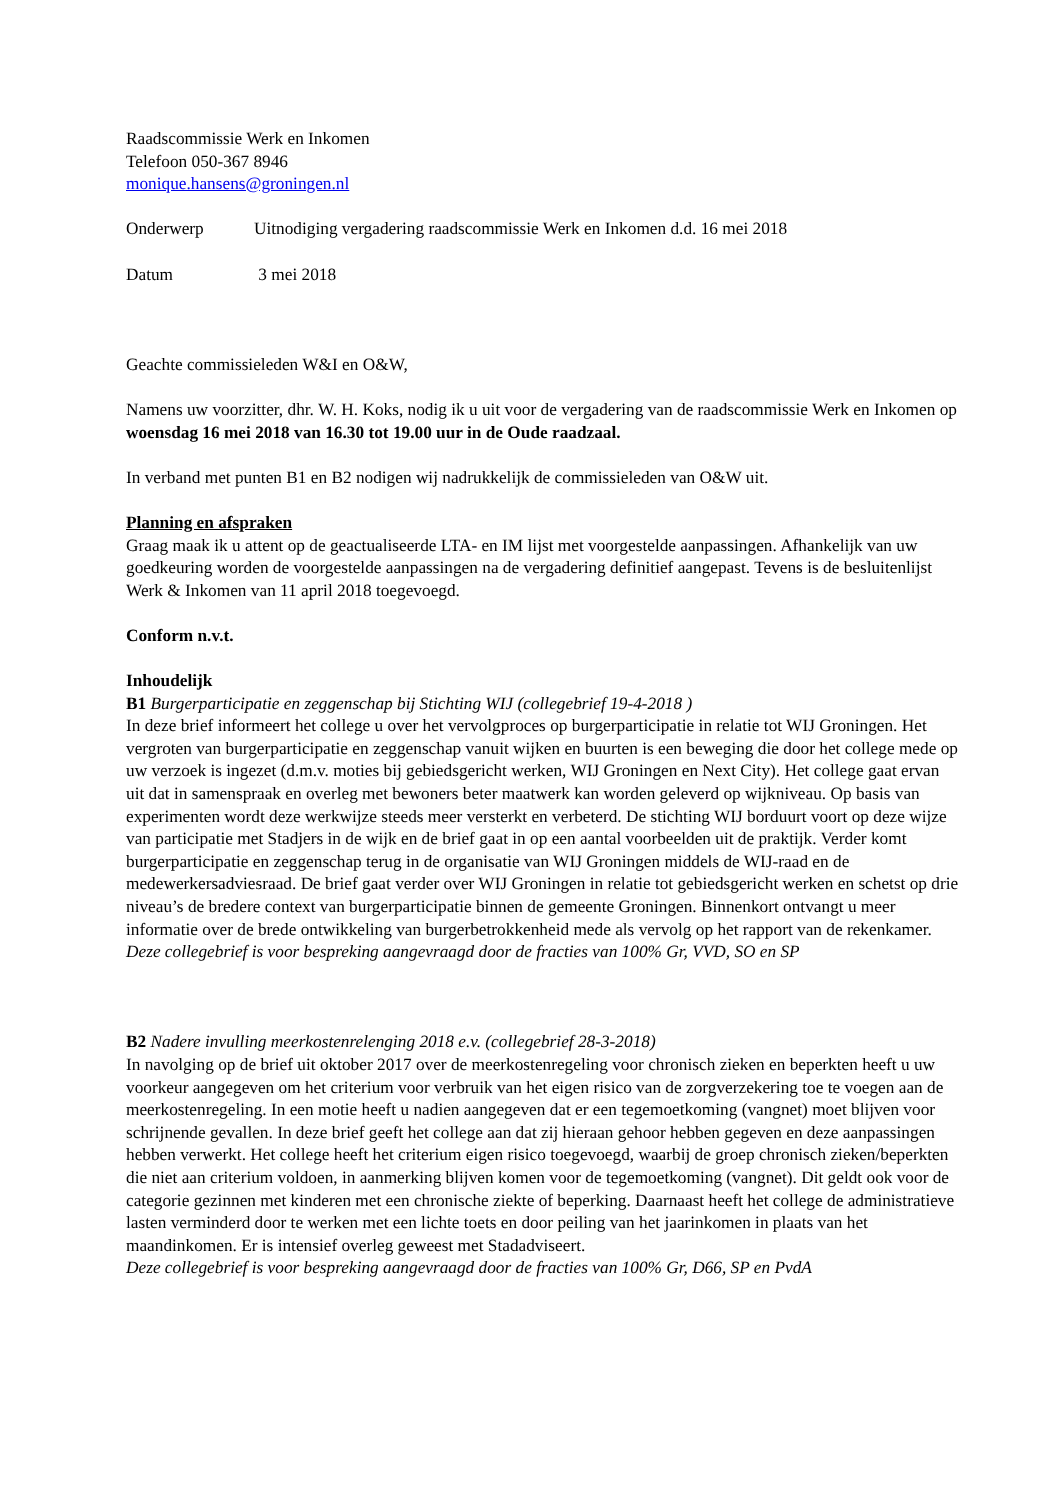Raadscommissie Werk en Inkomen
Telefoon 050-367 8946
monique.hansens@groningen.nl
Onderwerp Uitnodiging vergadering raadscommissie Werk en Inkomen d.d. 16 mei 2018
Datum 3 mei 2018
Geachte commissieleden W&I en O&W,
Namens uw voorzitter, dhr. W. H. Koks, nodig ik u uit voor de vergadering van de raadscommissie Werk en Inkomen op woensdag 16 mei 2018 van 16.30 tot 19.00 uur in de Oude raadzaal.
In verband met punten B1 en B2 nodigen wij nadrukkelijk de commissieleden van O&W uit.
Planning en afspraken
Graag maak ik u attent op de geactualiseerde LTA- en IM lijst met voorgestelde aanpassingen. Afhankelijk van uw goedkeuring worden de voorgestelde aanpassingen na de vergadering definitief aangepast. Tevens is de besluitenlijst Werk & Inkomen van 11 april 2018 toegevoegd.
Conform n.v.t.
Inhoudelijk
B1 Burgerparticipatie en zeggenschap bij Stichting WIJ (collegebrief 19-4-2018 )
In deze brief informeert het college u over het vervolgproces op burgerparticipatie in relatie tot WIJ Groningen. Het vergroten van burgerparticipatie en zeggenschap vanuit wijken en buurten is een beweging die door het college mede op uw verzoek is ingezet (d.m.v. moties bij gebiedsgericht werken, WIJ Groningen en Next City). Het college gaat ervan uit dat in samenspraak en overleg met bewoners beter maatwerk kan worden geleverd op wijkniveau. Op basis van experimenten wordt deze werkwijze steeds meer versterkt en verbeterd. De stichting WIJ borduurt voort op deze wijze van participatie met Stadjers in de wijk en de brief gaat in op een aantal voorbeelden uit de praktijk. Verder komt burgerparticipatie en zeggenschap terug in de organisatie van WIJ Groningen middels de WIJ-raad en de medewerkersadviesraad. De brief gaat verder over WIJ Groningen in relatie tot gebiedsgericht werken en schetst op drie niveau’s de bredere context van burgerparticipatie binnen de gemeente Groningen. Binnenkort ontvangt u meer informatie over de brede ontwikkeling van burgerbetrokkenheid mede als vervolg op het rapport van de rekenkamer. Deze collegebrief is voor bespreking aangevraagd door de fracties van 100% Gr, VVD, SO en SP
B2 Nadere invulling meerkostenrelenging 2018 e.v. (collegebrief 28-3-2018)
In navolging op de brief uit oktober 2017 over de meerkostenregeling voor chronisch zieken en beperkten heeft u uw voorkeur aangegeven om het criterium voor verbruik van het eigen risico van de zorgverzekering toe te voegen aan de meerkostenregeling. In een motie heeft u nadien aangegeven dat er een tegemoetkoming (vangnet) moet blijven voor schrijnende gevallen. In deze brief geeft het college aan dat zij hieraan gehoor hebben gegeven en deze aanpassingen hebben verwerkt. Het college heeft het criterium eigen risico toegevoegd, waarbij de groep chronisch zieken/beperkten die niet aan criterium voldoen, in aanmerking blijven komen voor de tegemoetkoming (vangnet). Dit geldt ook voor de categorie gezinnen met kinderen met een chronische ziekte of beperking. Daarnaast heeft het college de administratieve lasten verminderd door te werken met een lichte toets en door peiling van het jaarinkomen in plaats van het maandinkomen. Er is intensief overleg geweest met Stadadviseert.
Deze collegebrief is voor bespreking aangevraagd door de fracties van 100% Gr, D66, SP en PvdA